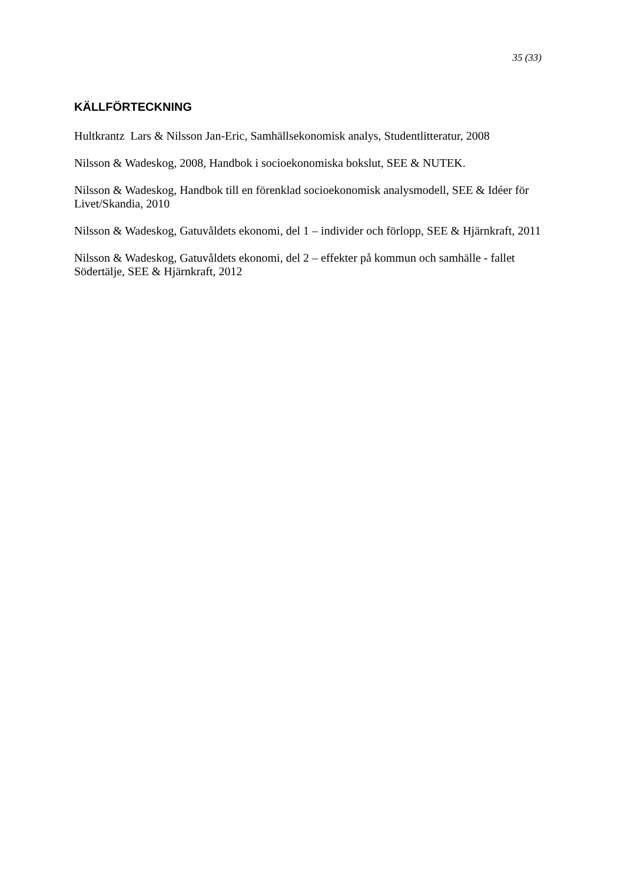35 (33)
KÄLLFÖRTECKNING
Hultkrantz Lars & Nilsson Jan-Eric, Samhällsekonomisk analys, Studentlitteratur, 2008
Nilsson & Wadeskog, 2008, Handbok i socioekonomiska bokslut, SEE & NUTEK.
Nilsson & Wadeskog, Handbok till en förenklad socioekonomisk analysmodell, SEE & Idéer för Livet/Skandia, 2010
Nilsson & Wadeskog, Gatuvåldets ekonomi, del 1 – individer och förlopp, SEE & Hjärnkraft, 2011
Nilsson & Wadeskog, Gatuvåldets ekonomi, del 2 – effekter på kommun och samhälle - fallet Södertälje, SEE & Hjärnkraft, 2012